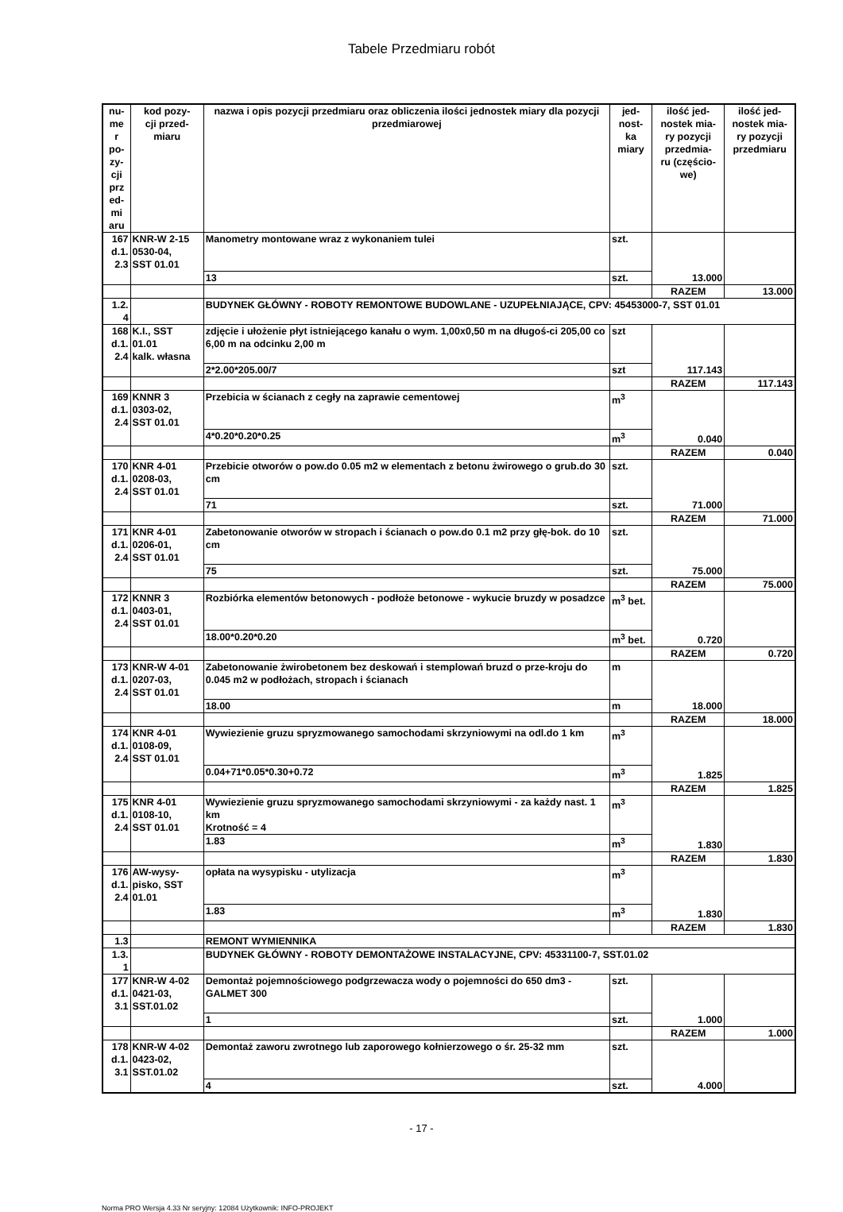Tabele Przedmiaru robót
| nu- me r po- zy- cji prz ed- mi aru | kod pozy- cji przed- miaru | nazwa i opis pozycji przedmiaru oraz obliczenia ilości jednostek miary dla pozycji przedmiarowej | jed- nost- ka miary | ilość jed- nostek mia- ry pozycji przedmia- ru (częścio- we) | ilość jed- nostek mia- ry pozycji przedmiaru |
| --- | --- | --- | --- | --- | --- |
| 167 d.1. 2.3 | KNR-W 2-15 0530-04, SST 01.01 | Manometry montowane wraz z wykonaniem tulei | szt. | 13.000 | |
| | | 13 | szt. | | |
| | | | | RAZEM | 13.000 |
| 1.2. 4 | | BUDYNEK GŁÓWNY - ROBOTY REMONTOWE BUDOWLANE - UZUPEŁNIAJĄCE, CPV: 45453000-7, SST 01.01 | | | |
| 168 d.1. 2.4 | K.I., SST 01.01 kalk. własna | zdjęcie i ułożenie płyt istniejącego kanału o wym. 1,00x0,50 m na długoś-ci 205,00 co 6,00 m na odcinku 2,00 m | szt | 117.143 | |
| | | 2*2.00*205.00/7 | szt | | |
| | | | | RAZEM | 117.143 |
| 169 d.1. 2.4 | KNNR 3 0303-02, SST 01.01 | Przebicia w ścianach z cegły na zaprawie cementowej | m<sup>3</sup> | 0.040 | |
| | | 4*0.20*0.20*0.25 | m<sup>3</sup> | | |
| | | | | RAZEM | 0.040 |
| 170 d.1. 2.4 | KNR 4-01 0208-03, SST 01.01 | Przebicie otworów o pow.do 0.05 m2 w elementach z betonu żwirowego o grub.do 30 cm | szt. | 71.000 | |
| | | 71 | szt. | | |
| | | | | RAZEM | 71.000 |
| 171 d.1. 2.4 | KNR 4-01 0206-01, SST 01.01 | Zabetonowanie otworów w stropach i ścianach o pow.do 0.1 m2 przy głę-bok. do 10 cm | szt. | 75.000 | |
| | | 75 | szt. | | |
| | | | | RAZEM | 75.000 |
| 172 d.1. 2.4 | KNNR 3 0403-01, SST 01.01 | Rozbiórka elementów betonowych - podłoże betonowe - wykucie bruzdy w posadzce | m<sup>3</sup> bet. | 0.720 | |
| | | 18.00*0.20*0.20 | m<sup>3</sup> bet. | | |
| | | | | RAZEM | 0.720 |
| 173 d.1. 2.4 | KNR-W 4-01 0207-03, SST 01.01 | Zabetonowanie żwirobetonem bez deskowań i stemplowań bruzd o prze-kroju do 0.045 m2 w podłożach, stropach i ścianach | m | 18.000 | |
| | | 18.00 | m | | |
| | | | | RAZEM | 18.000 |
| 174 d.1. 2.4 | KNR 4-01 0108-09, SST 01.01 | Wywiezienie gruzu spryzmowanego samochodami skrzyniowymi na odl.do 1 km | m<sup>3</sup> | 1.825 | |
| | | 0.04+71*0.05*0.30+0.72 | m<sup>3</sup> | | |
| | | | | RAZEM | 1.825 |
| 175 d.1. 2.4 | KNR 4-01 0108-10, SST 01.01 | Wywiezienie gruzu spryzmowanego samochodami skrzyniowymi - za każdy nast. 1 km Krotność = 4 | m<sup>3</sup> | 1.830 | |
| | | 1.83 | m<sup>3</sup> | | |
| | | | | RAZEM | 1.830 |
| 176 d.1. 2.4 | AW-wysy- pisko, SST 01.01 | opłata na wysypisku - utylizacja | m<sup>3</sup> | 1.830 | |
| | | 1.83 | m<sup>3</sup> | | |
| | | | | RAZEM | 1.830 |
| 1.3 | | REMONT WYMIENNIKA | | | |
| 1.3. 1 | | BUDYNEK GŁÓWNY - ROBOTY DEMONTAŻOWE INSTALACYJNE, CPV: 45331100-7, SST.01.02 | | | |
| 177 d.1. 3.1 | KNR-W 4-02 0421-03, SST.01.02 | Demontaż pojemnościowego podgrzewacza wody o pojemności do 650 dm3 - GALMET 300 | szt. | 1.000 | |
| | | 1 | szt. | | |
| | | | | RAZEM | 1.000 |
| 178 d.1. 3.1 | KNR-W 4-02 0423-02, SST.01.02 | Demontaż zaworu zwrotnego lub zaporowego kołnierzowego o śr. 25-32 mm | szt. | 4.000 | |
| | | 4 | szt. | | |
- 17 -
Norma PRO Wersja 4.33 Nr seryjny: 12084 Użytkownik: INFO-PROJEKT